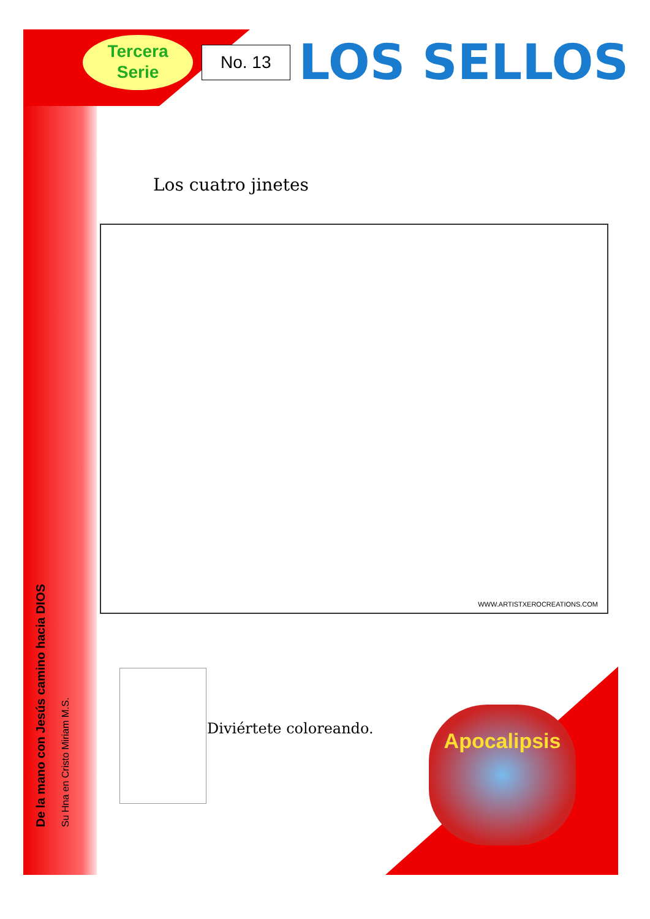Tercera
Serie
No. 13
LOS SELLOS
Los cuatro jinetes
WWW.ARTISTXEROCREATIONS.COM
Diviértete coloreando. Apocalipsis
De la mano con Jesús camino hacia DIOS
Su Hna en Cristo Miriam M.S.